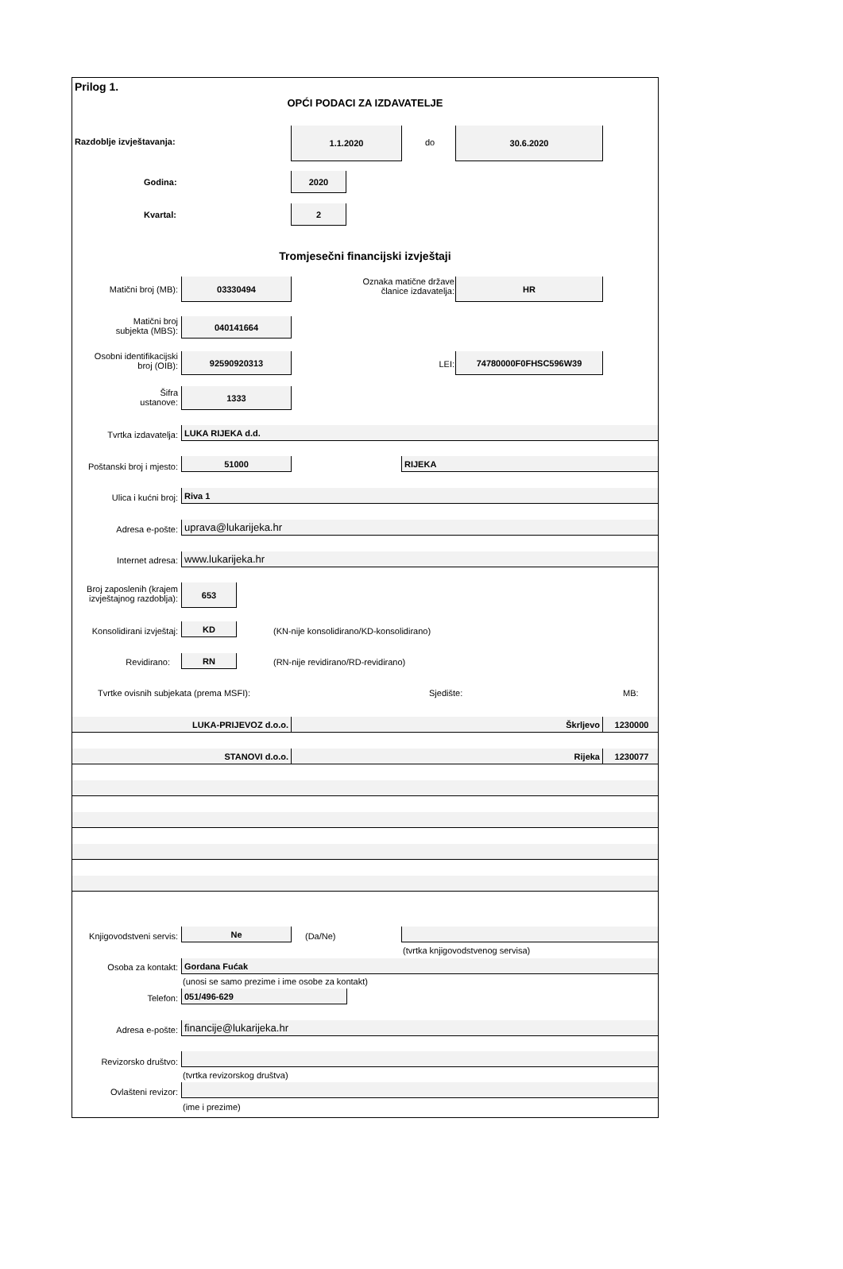Prilog 1.
OPĆI PODACI ZA IZDAVATELJE
Razdoblje izvještavanja:
1.1.2020
do
30.6.2020
Godina:
2020
Kvartal:
2
Tromjesečni financijski izvještaji
Matični broj (MB):
03330494
Oznaka matične države
članice izdavatelja:
HR
Matični broj
subjekta (MBS):
040141664
Osobni identifikacijski
broj (OIB):
92590920313
LEI:
74780000F0FHSC596W39
Šifra
ustanove:
1333
Tvrtka izdavatelja: LUKA RIJEKA d.d.
Poštanski broj i mjesto:
51000 RIJEKA
Ulica i kućni broj: Riva 1
Adresa e-pošte: uprava@lukarijeka.hr
Internet adresa: www.lukarijeka.hr
Broj zaposlenih (krajem
izvještajnog razdoblja):
653
Konsolidirani izvještaj: KD
(KN-nije konsolidirano/KD-konsolidirano)
Revidirano: RN
(RN-nije revidirano/RD-revidirano)
Tvrtke ovisnih subjekata (prema MSFI):
Sjedište: MB:
LUKA-PRIJEVOZ d.o.o. Škrljevo 1230000
STANOVI d.o.o. Rijeka 1230077
Knjigovodstveni servis: Ne (Da/Ne)
(tvrtka knjigovodstvenog servisa)
Osoba za kontakt: Gordana Fućak
(unosi se samo prezime i ime osobe za kontakt)
Telefon: 051/496-629
Adresa e-pošte: financije@lukarijeka.hr
Revizorsko društvo:
(tvrtka revizorskog društva)
Ovlašteni revizor:
(ime i prezime)